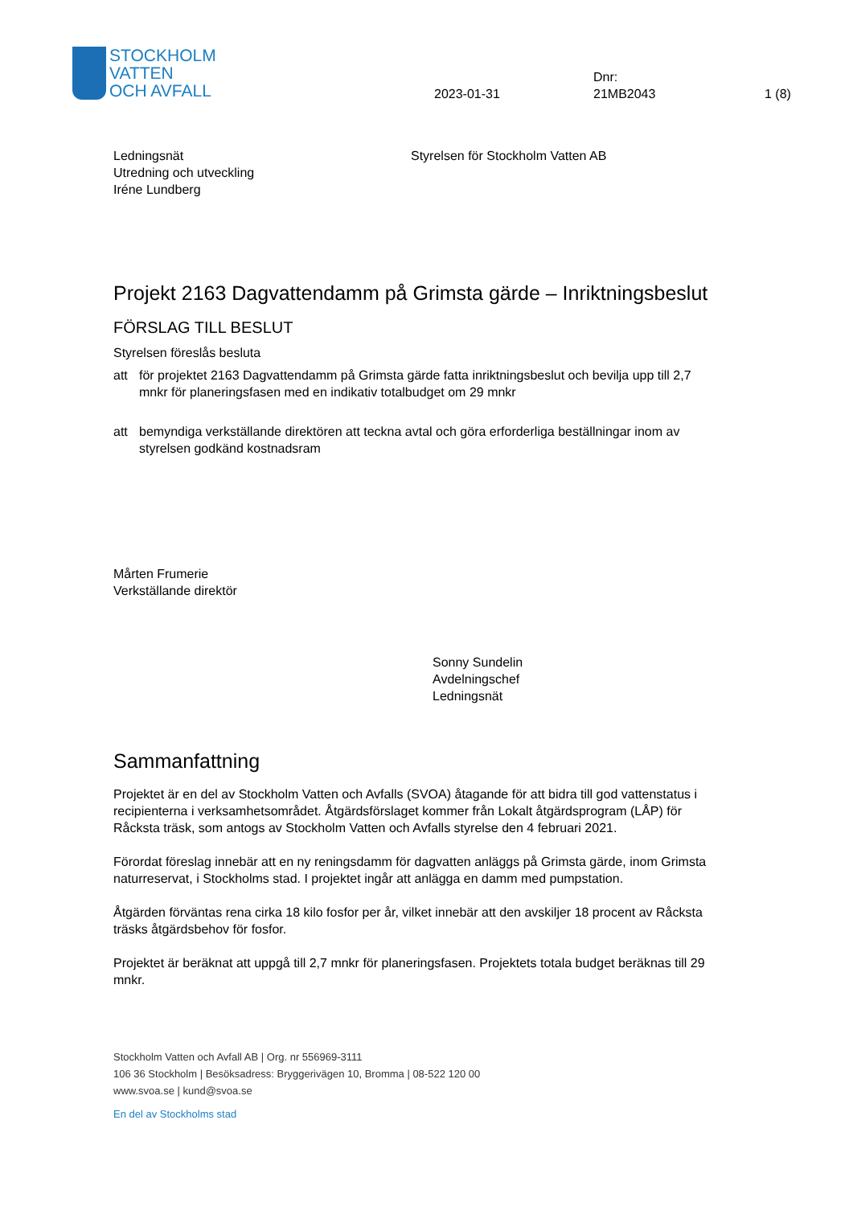STOCKHOLM
VATTEN
OCH AVFALL
2023-01-31
Dnr:
21MB2043
1 (8)
Ledningsnät
Utredning och utveckling
Iréne Lundberg
Styrelsen för Stockholm Vatten AB
Projekt 2163 Dagvattendamm på Grimsta gärde – Inriktningsbeslut
FÖRSLAG TILL BESLUT
Styrelsen föreslås besluta
att för projektet 2163 Dagvattendamm på Grimsta gärde fatta inriktningsbeslut och bevilja upp till 2,7 mnkr för planeringsfasen med en indikativ totalbudget om 29 mnkr
att bemyndiga verkställande direktören att teckna avtal och göra erforderliga beställningar inom av styrelsen godkänd kostnadsram
Mårten Frumerie
Verkställande direktör
Sonny Sundelin
Avdelningschef
Ledningsnät
Sammanfattning
Projektet är en del av Stockholm Vatten och Avfalls (SVOA) åtagande för att bidra till god vattenstatus i recipienterna i verksamhetsområdet. Åtgärdsförslaget kommer från Lokalt åtgärdsprogram (LÅP) för Råcksta träsk, som antogs av Stockholm Vatten och Avfalls styrelse den 4 februari 2021.
Förordat föreslag innebär att en ny reningsdamm för dagvatten anläggs på Grimsta gärde, inom Grimsta naturreservat, i Stockholms stad. I projektet ingår att anlägga en damm med pumpstation.
Åtgärden förväntas rena cirka 18 kilo fosfor per år, vilket innebär att den avskiljer 18 procent av Råcksta träsks åtgärdsbehov för fosfor.
Projektet är beräknat att uppgå till 2,7 mnkr för planeringsfasen. Projektets totala budget beräknas till 29 mnkr.
Stockholm Vatten och Avfall AB | Org. nr 556969-3111
106 36 Stockholm | Besöksadress: Bryggerivägen 10, Bromma | 08-522 120 00
www.svoa.se | kund@svoa.se
En del av Stockholms stad